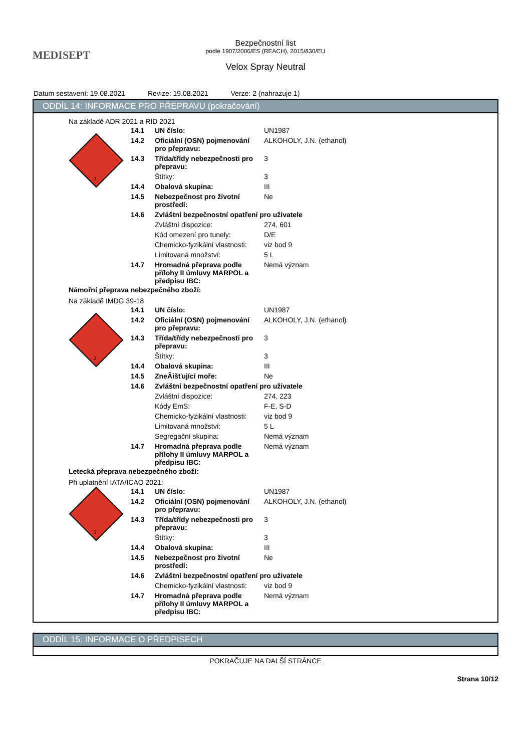MEDISEPT
Bezpečnostní list
podle 1907/2006/ES (REACH), 2015/830/EU
Velox Spray Neutral
Datum sestavení: 19.08.2021 Revize: 19.08.2021 Verze: 2 (nahrazuje 1)
ODDÍL 14: INFORMACE PRO PŘEPRAVU (pokračování)
Na základě ADR 2021 a RID 2021
3
| 14.1 | UN číslo: | UN1987 |
| 14.2 | Oficiální (OSN) pojmenování pro přepravu: | ALKOHOLY, J.N. (ethanol) |
| 14.3 | Třída/třídy nebezpečnosti pro přepravu: | 3 |
| | Štítky: | 3 |
| 14.4 | Obalová skupina: | III |
| 14.5 | Nebezpečnost pro životní prostředí: | Ne |
| 14.6 | Zvláštní bezpečnostní opatření pro uživatele | |
| | Zvláštní dispozice: | 274, 601 |
| | Kód omezení pro tunely: | D/E |
| | Chemicko-fyzikální vlastnosti: | viz bod 9 |
| | Limitovaná množství: | 5 L |
| 14.7 | Hromadná přeprava podle přílohy II úmluvy MARPOL a předpisu IBC: | Nemá význam |
Námořní přeprava nebezpečného zboží:
Na základě IMDG 39-18
3
| 14.1 | UN číslo: | UN1987 |
| 14.2 | Oficiální (OSN) pojmenování pro přepravu: | ALKOHOLY, J.N. (ethanol) |
| 14.3 | Třída/třídy nebezpečnosti pro přepravu: | 3 |
| | Štítky: | 3 |
| 14.4 | Obalová skupina: | III |
| 14.5 | ZneÃišťující moře: | Ne |
| 14.6 | Zvláštní bezpečnostní opatření pro uživatele | |
| | Zvláštní dispozice: | 274, 223 |
| | Kódy EmS: | F-E, S-D |
| | Chemicko-fyzikální vlastnosti: | viz bod 9 |
| | Limitovaná množství: | 5 L |
| | Segregační skupina: | Nemá význam |
| 14.7 | Hromadná přeprava podle přílohy II úmluvy MARPOL a předpisu IBC: | Nemá význam |
Letecká přeprava nebezpečného zboží:
Při uplatnění IATA/ICAO 2021:
3
| 14.1 | UN číslo: | UN1987 |
| 14.2 | Oficiální (OSN) pojmenování pro přepravu: | ALKOHOLY, J.N. (ethanol) |
| 14.3 | Třída/třídy nebezpečnosti pro přepravu: | 3 |
| | Štítky: | 3 |
| 14.4 | Obalová skupina: | III |
| 14.5 | Nebezpečnost pro životní prostředí: | Ne |
| 14.6 | Zvláštní bezpečnostní opatření pro uživatele | |
| | Chemicko-fyzikální vlastnosti: | viz bod 9 |
| 14.7 | Hromadná přeprava podle přílohy II úmluvy MARPOL a předpisu IBC: | Nemá význam |
ODDÍL 15: INFORMACE O PŘEDPISECH
POKRAČUJE NA DALŠÍ STRÁNCE
Strana 10/12